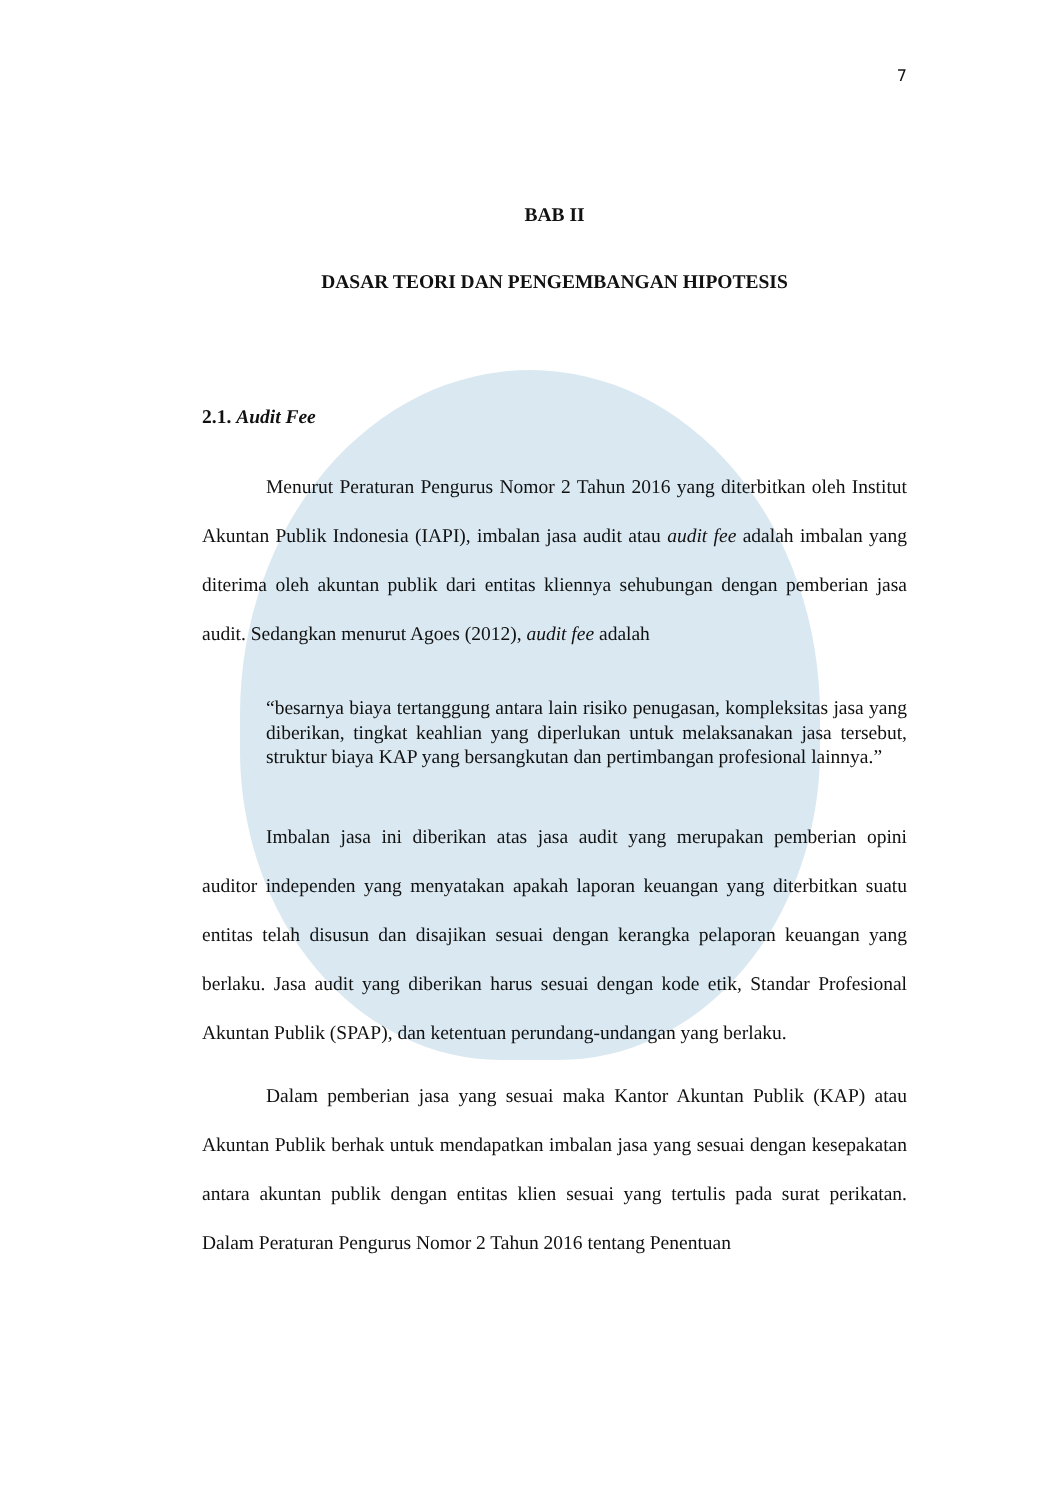7
BAB II
DASAR TEORI DAN PENGEMBANGAN HIPOTESIS
2.1. Audit Fee
Menurut Peraturan Pengurus Nomor 2 Tahun 2016 yang diterbitkan oleh Institut Akuntan Publik Indonesia (IAPI), imbalan jasa audit atau audit fee adalah imbalan yang diterima oleh akuntan publik dari entitas kliennya sehubungan dengan pemberian jasa audit. Sedangkan menurut Agoes (2012), audit fee adalah
“besarnya biaya tertanggung antara lain risiko penugasan, kompleksitas jasa yang diberikan, tingkat keahlian yang diperlukan untuk melaksanakan jasa tersebut, struktur biaya KAP yang bersangkutan dan pertimbangan profesional lainnya.”
Imbalan jasa ini diberikan atas jasa audit yang merupakan pemberian opini auditor independen yang menyatakan apakah laporan keuangan yang diterbitkan suatu entitas telah disusun dan disajikan sesuai dengan kerangka pelaporan keuangan yang berlaku. Jasa audit yang diberikan harus sesuai dengan kode etik, Standar Profesional Akuntan Publik (SPAP), dan ketentuan perundang-undangan yang berlaku.
Dalam pemberian jasa yang sesuai maka Kantor Akuntan Publik (KAP) atau Akuntan Publik berhak untuk mendapatkan imbalan jasa yang sesuai dengan kesepakatan antara akuntan publik dengan entitas klien sesuai yang tertulis pada surat perikatan. Dalam Peraturan Pengurus Nomor 2 Tahun 2016 tentang Penentuan